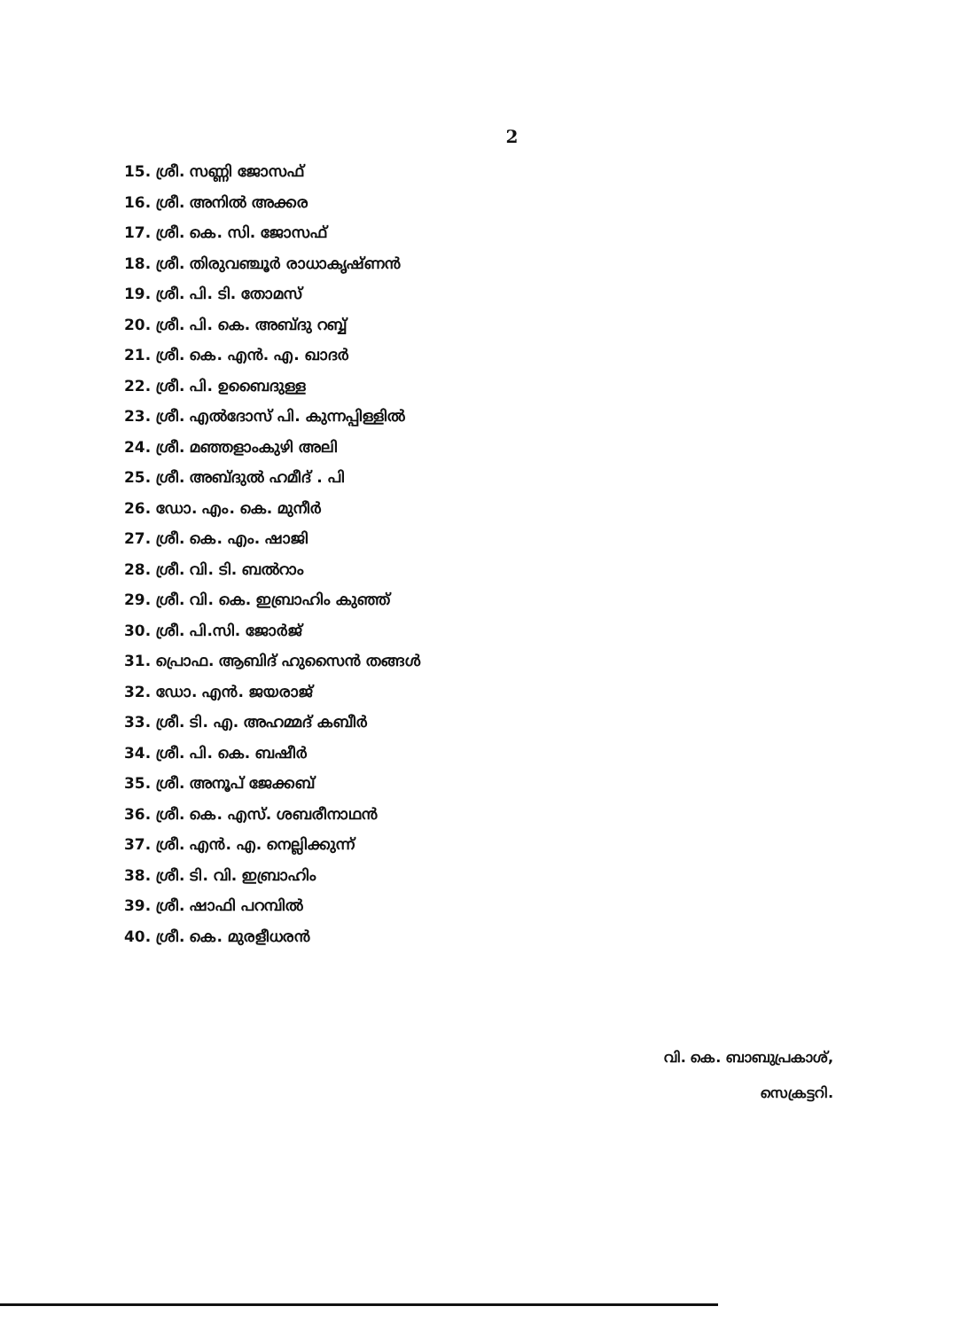2
15. ശ്രീ. സണ്ണി ജോസഫ്
16. ശ്രീ. അനിൽ അക്കര
17. ശ്രീ. കെ. സി. ജോസഫ്
18. ശ്രീ. തിരുവഞ്ചൂർ രാധാകൃഷ്ണൻ
19. ശ്രീ. പി. ടി. തോമസ്
20. ശ്രീ. പി. കെ. അബ്ദു റബ്ബ്
21. ശ്രീ. കെ. എൻ. എ. ഖാദർ
22. ശ്രീ. പി. ഉബൈദുള്ള
23. ശ്രീ. എൽദോസ് പി. കുന്നപ്പിള്ളിൽ
24. ശ്രീ. മഞ്ഞളാംകുഴി അലി
25. ശ്രീ. അബ്ദുൽ ഹമീദ് . പി
26. ഡോ. എം. കെ. മുനീർ
27. ശ്രീ. കെ. എം. ഷാജി
28. ശ്രീ. വി. ടി. ബൽറാം
29. ശ്രീ. വി. കെ. ഇബ്രാഹിം കുഞ്ഞ്
30. ശ്രീ. പി.സി. ജോർജ്
31. പ്രൊഫ. ആബിദ് ഹുസൈൻ തങ്ങൾ
32. ഡോ. എൻ. ജയരാജ്
33. ശ്രീ. ടി. എ. അഹമ്മദ് കബീർ
34. ശ്രീ. പി. കെ. ബഷീർ
35. ശ്രീ. അനൂപ് ജേക്കബ്
36. ശ്രീ. കെ. എസ്. ശബരീനാഥൻ
37. ശ്രീ. എൻ. എ. നെല്ലിക്കുന്ന്
38. ശ്രീ. ടി. വി. ഇബ്രാഹിം
39. ശ്രീ. ഷാഫി പറമ്പിൽ
40. ശ്രീ. കെ. മുരളീധരൻ
വി. കെ. ബാബുപ്രകാശ്,
സെക്രട്ടറി.